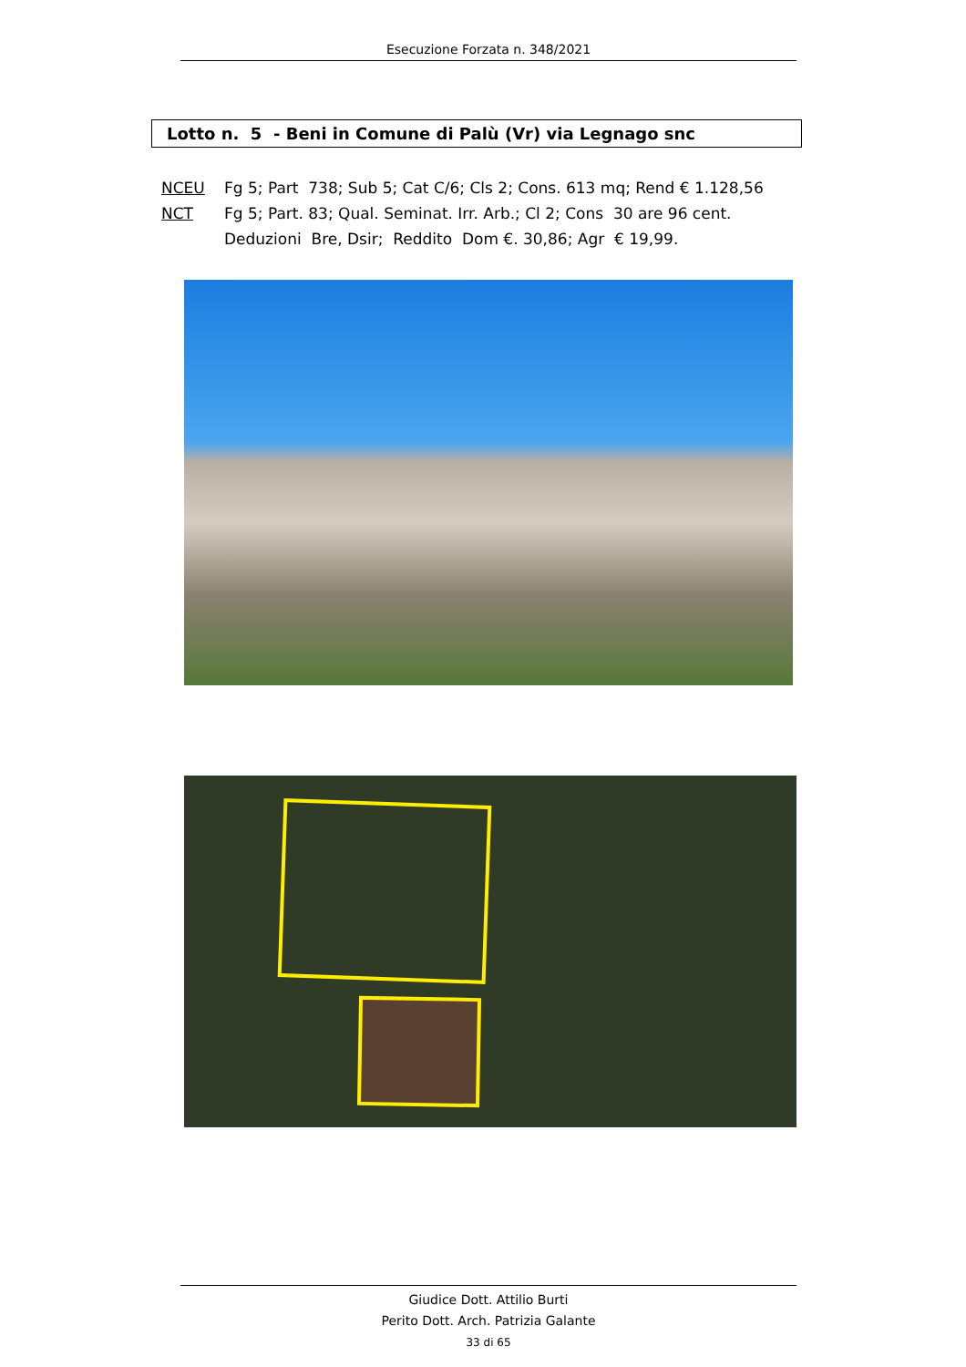Esecuzione Forzata n. 348/2021
Lotto n. 5 - Beni in Comune di Palù (Vr) via Legnago snc
NCEU Fg 5; Part 738; Sub 5; Cat C/6; Cls 2; Cons. 613 mq; Rend € 1.128,56
NCT Fg 5; Part. 83; Qual. Seminat. Irr. Arb.; Cl 2; Cons 30 are 96 cent.
Deduzioni Bre, Dsir; Reddito Dom €. 30,86; Agr € 19,99.
Giudice Dott. Attilio Burti
Perito Dott. Arch. Patrizia Galante
33 di 65